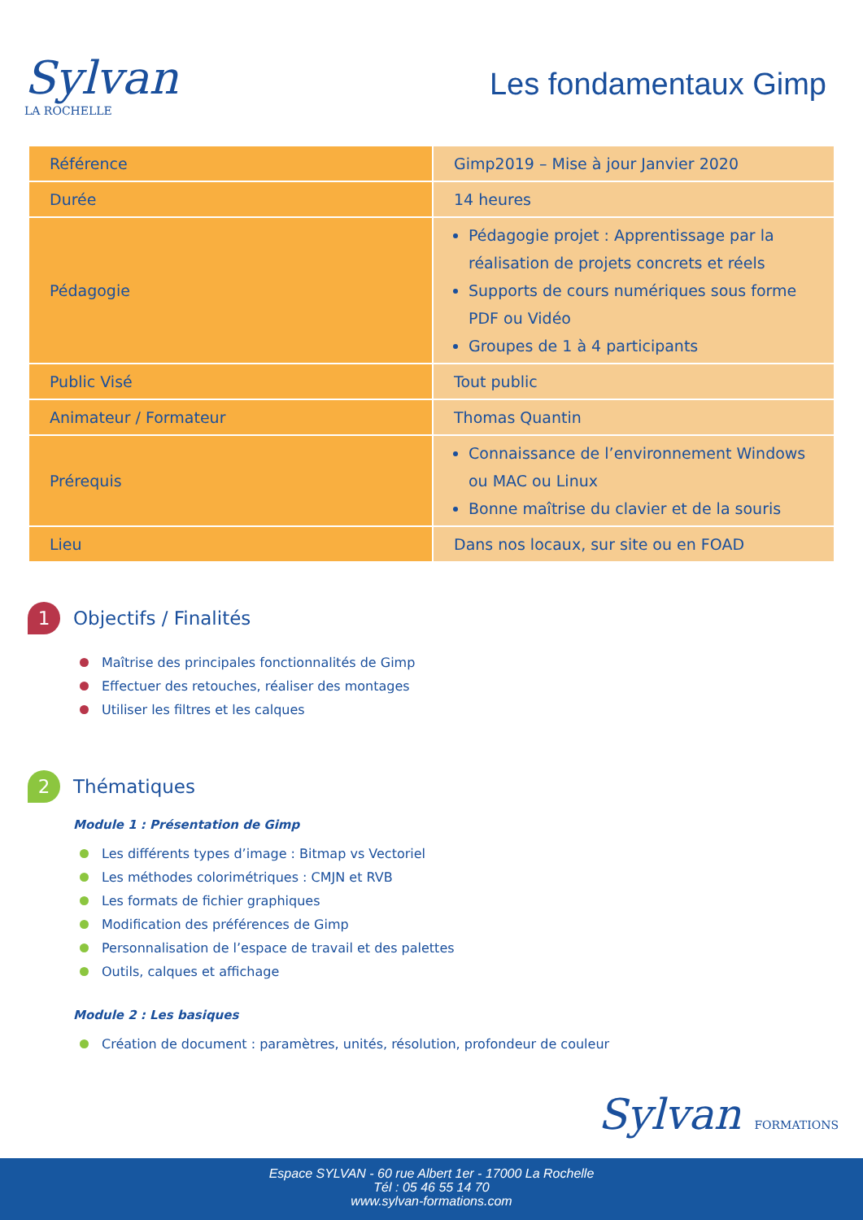Sylvan
LA ROCHELLE
Les fondamentaux Gimp
| Référence | Gimp2019 – Mise à jour Janvier 2020 |
| Durée | 14 heures |
| Pédagogie | Pédagogie projet : Apprentissage par la réalisation de projets concrets et réels Supports de cours numériques sous forme PDF ou Vidéo Groupes de 1 à 4 participants |
| Public Visé | Tout public |
| Animateur / Formateur | Thomas Quantin |
| Prérequis | Connaissance de l’environnement Windows ou MAC ou Linux Bonne maîtrise du clavier et de la souris |
| Lieu | Dans nos locaux, sur site ou en FOAD |
1 Objectifs / Finalités
Maîtrise des principales fonctionnalités de Gimp
Effectuer des retouches, réaliser des montages
Utiliser les filtres et les calques
2 Thématiques
Module 1 : Présentation de Gimp
Les différents types d’image : Bitmap vs Vectoriel
Les méthodes colorimétriques : CMJN et RVB
Les formats de fichier graphiques
Modification des préférences de Gimp
Personnalisation de l’espace de travail et des palettes
Outils, calques et affichage
Module 2 : Les basiques
Création de document : paramètres, unités, résolution, profondeur de couleur
Sylvan FORMATIONS
Espace SYLVAN - 60 rue Albert 1er - 17000 La Rochelle
Tél : 05 46 55 14 70
www.sylvan-formations.com